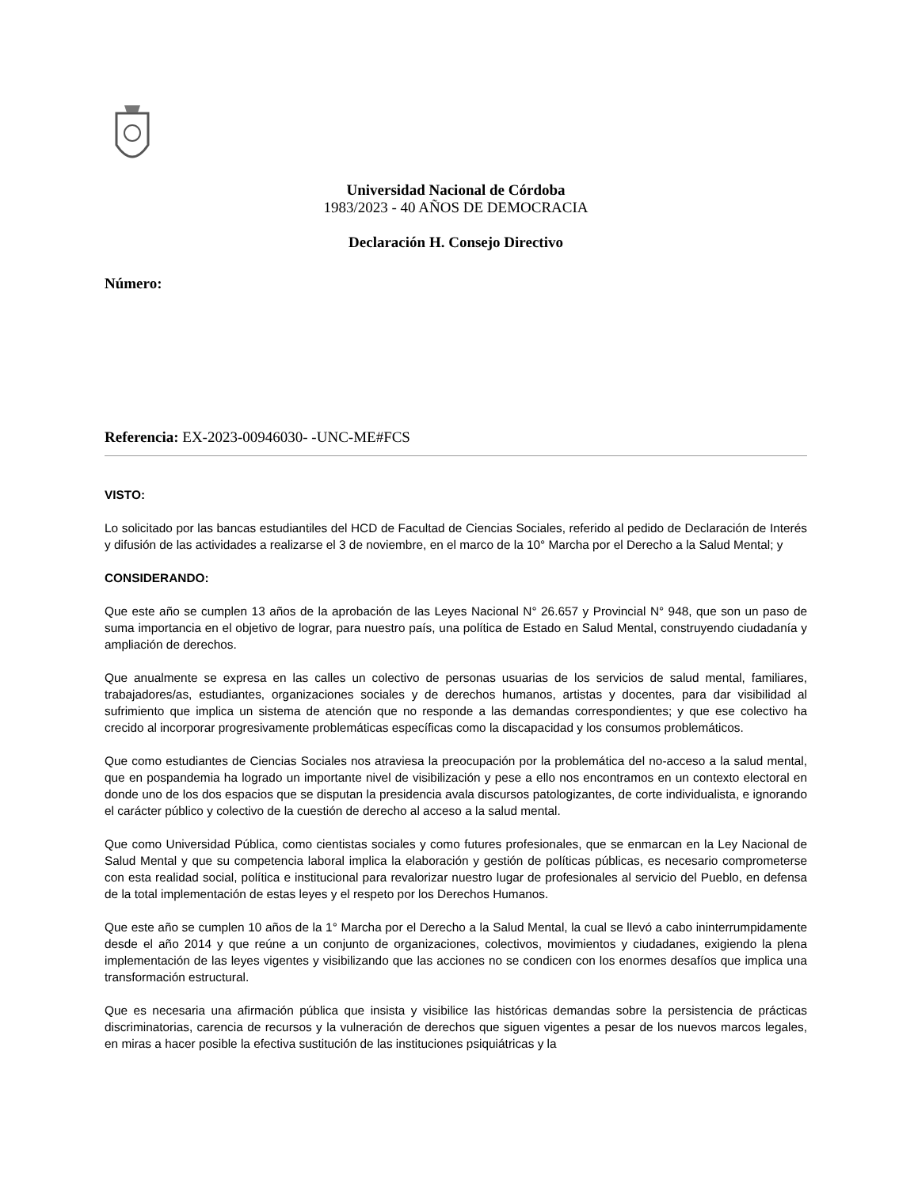Universidad Nacional de Córdoba
1983/2023 - 40 AÑOS DE DEMOCRACIA
Declaración H. Consejo Directivo
Número:
Referencia: EX-2023-00946030- -UNC-ME#FCS
VISTO:
Lo solicitado por las bancas estudiantiles del HCD de Facultad de Ciencias Sociales, referido al pedido de Declaración de Interés y difusión de las actividades a realizarse el 3 de noviembre, en el marco de la 10° Marcha por el Derecho a la Salud Mental; y
CONSIDERANDO:
Que este año se cumplen 13 años de la aprobación de las Leyes Nacional N° 26.657 y Provincial N° 948, que son un paso de suma importancia en el objetivo de lograr, para nuestro país, una política de Estado en Salud Mental, construyendo ciudadanía y ampliación de derechos.
Que anualmente se expresa en las calles un colectivo de personas usuarias de los servicios de salud mental, familiares, trabajadores/as, estudiantes, organizaciones sociales y de derechos humanos, artistas y docentes, para dar visibilidad al sufrimiento que implica un sistema de atención que no responde a las demandas correspondientes; y que ese colectivo ha crecido al incorporar progresivamente problemáticas específicas como la discapacidad y los consumos problemáticos.
Que como estudiantes de Ciencias Sociales nos atraviesa la preocupación por la problemática del no-acceso a la salud mental, que en pospandemia ha logrado un importante nivel de visibilización y pese a ello nos encontramos en un contexto electoral en donde uno de los dos espacios que se disputan la presidencia avala discursos patologizantes, de corte individualista, e ignorando el carácter público y colectivo de la cuestión de derecho al acceso a la salud mental.
Que como Universidad Pública, como cientistas sociales y como futures profesionales, que se enmarcan en la Ley Nacional de Salud Mental y que su competencia laboral implica la elaboración y gestión de políticas públicas, es necesario comprometerse con esta realidad social, política e institucional para revalorizar nuestro lugar de profesionales al servicio del Pueblo, en defensa de la total implementación de estas leyes y el respeto por los Derechos Humanos.
Que este año se cumplen 10 años de la 1° Marcha por el Derecho a la Salud Mental, la cual se llevó a cabo ininterrumpidamente desde el año 2014 y que reúne a un conjunto de organizaciones, colectivos, movimientos y ciudadanes, exigiendo la plena implementación de las leyes vigentes y visibilizando que las acciones no se condicen con los enormes desafíos que implica una transformación estructural.
Que es necesaria una afirmación pública que insista y visibilice las históricas demandas sobre la persistencia de prácticas discriminatorias, carencia de recursos y la vulneración de derechos que siguen vigentes a pesar de los nuevos marcos legales, en miras a hacer posible la efectiva sustitución de las instituciones psiquiátricas y la